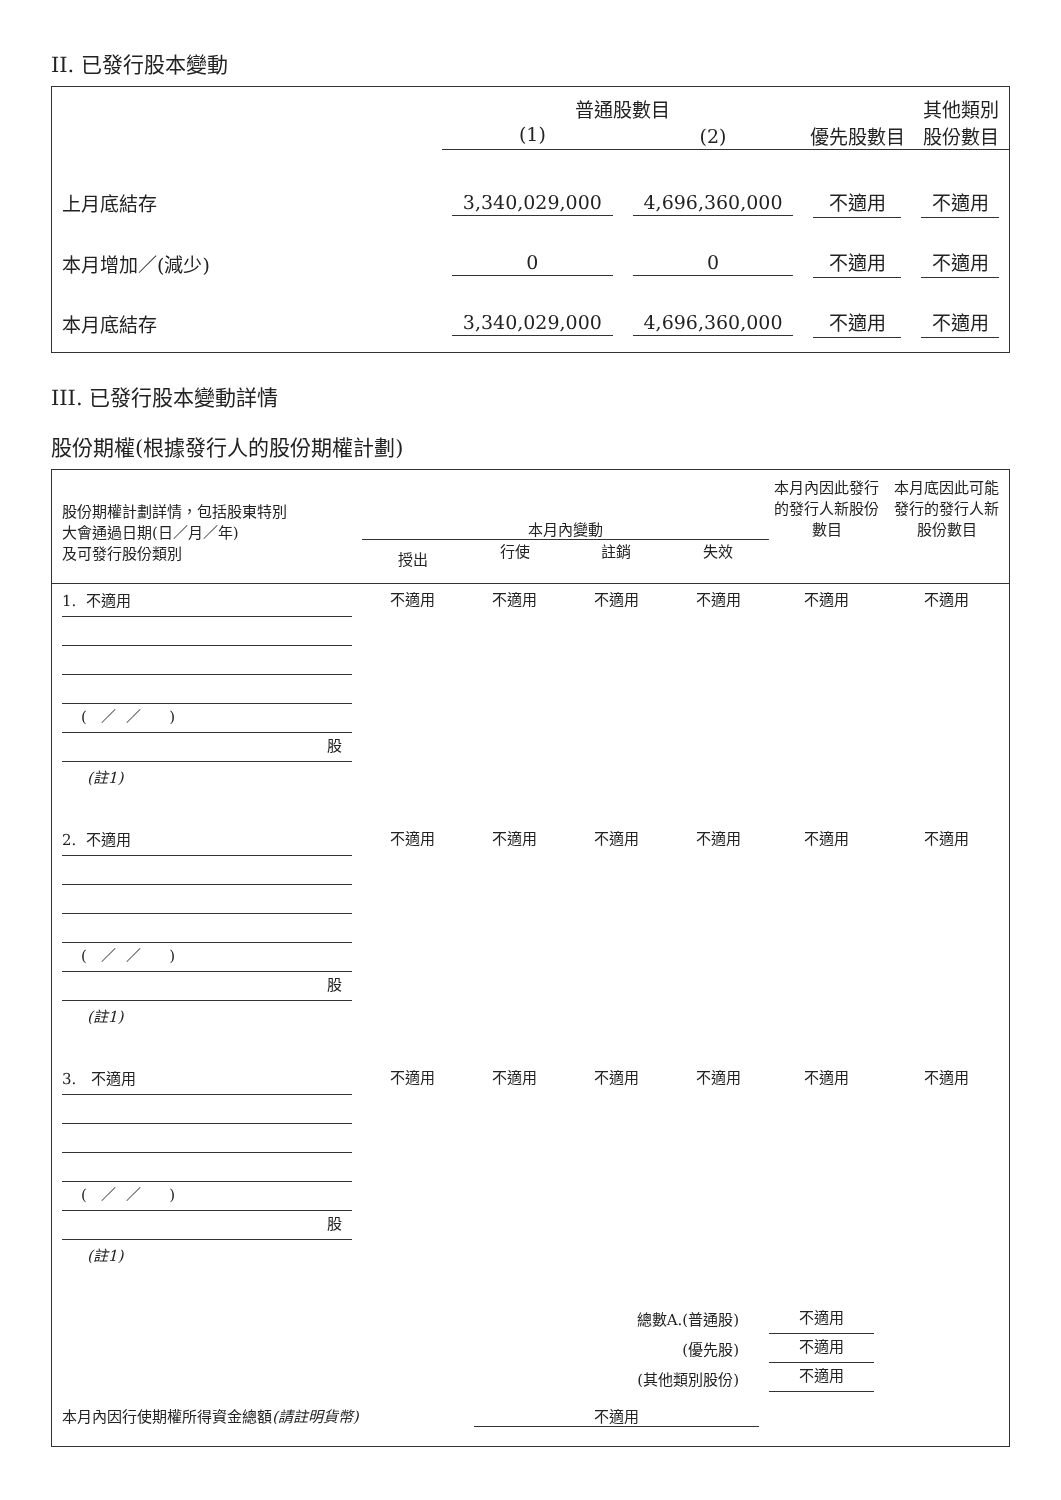II. 已發行股本變動
| | 普通股數目 | | | 其他類別 |
| --- | --- | --- | --- | --- |
| | (1) | (2) | 優先股數目 | 股份數目 |
| 上月底結存 | 3,340,029,000 | 4,696,360,000 | 不適用 | 不適用 |
| 本月增加／(減少) | 0 | 0 | 不適用 | 不適用 |
| 本月底結存 | 3,340,029,000 | 4,696,360,000 | 不適用 | 不適用 |
III. 已發行股本變動詳情
股份期權(根據發行人的股份期權計劃)
| 股份期權計劃詳情，包括股東特別 大會通過日期(日／月／年) 及可發行股份類別 | 本月內變動 | | | | 本月內因此發行 的發行人新股份 數目 | 本月底因此可能 發行的發行人新 股份數目 |
| | 授出 | 行使 | 註銷 | 失效 | | |
| 1. 不適用 ( ／ ／ ) 股 (註1) | 不適用 | 不適用 | 不適用 | 不適用 | 不適用 | 不適用 |
| 2. 不適用 ( ／ ／ ) 股 (註1) | 不適用 | 不適用 | 不適用 | 不適用 | 不適用 | 不適用 |
| 3. 不適用 ( ／ ／ ) 股 (註1) | 不適用 | 不適用 | 不適用 | 不適用 | 不適用 | 不適用 |
| | 總數A.(普通股) (優先股) (其他類別股份) | | | | 不適用 不適用 不適用 | |
| 本月內因行使期權所得資金總額 (請註明貨幣) | | 不適用 | | | | |